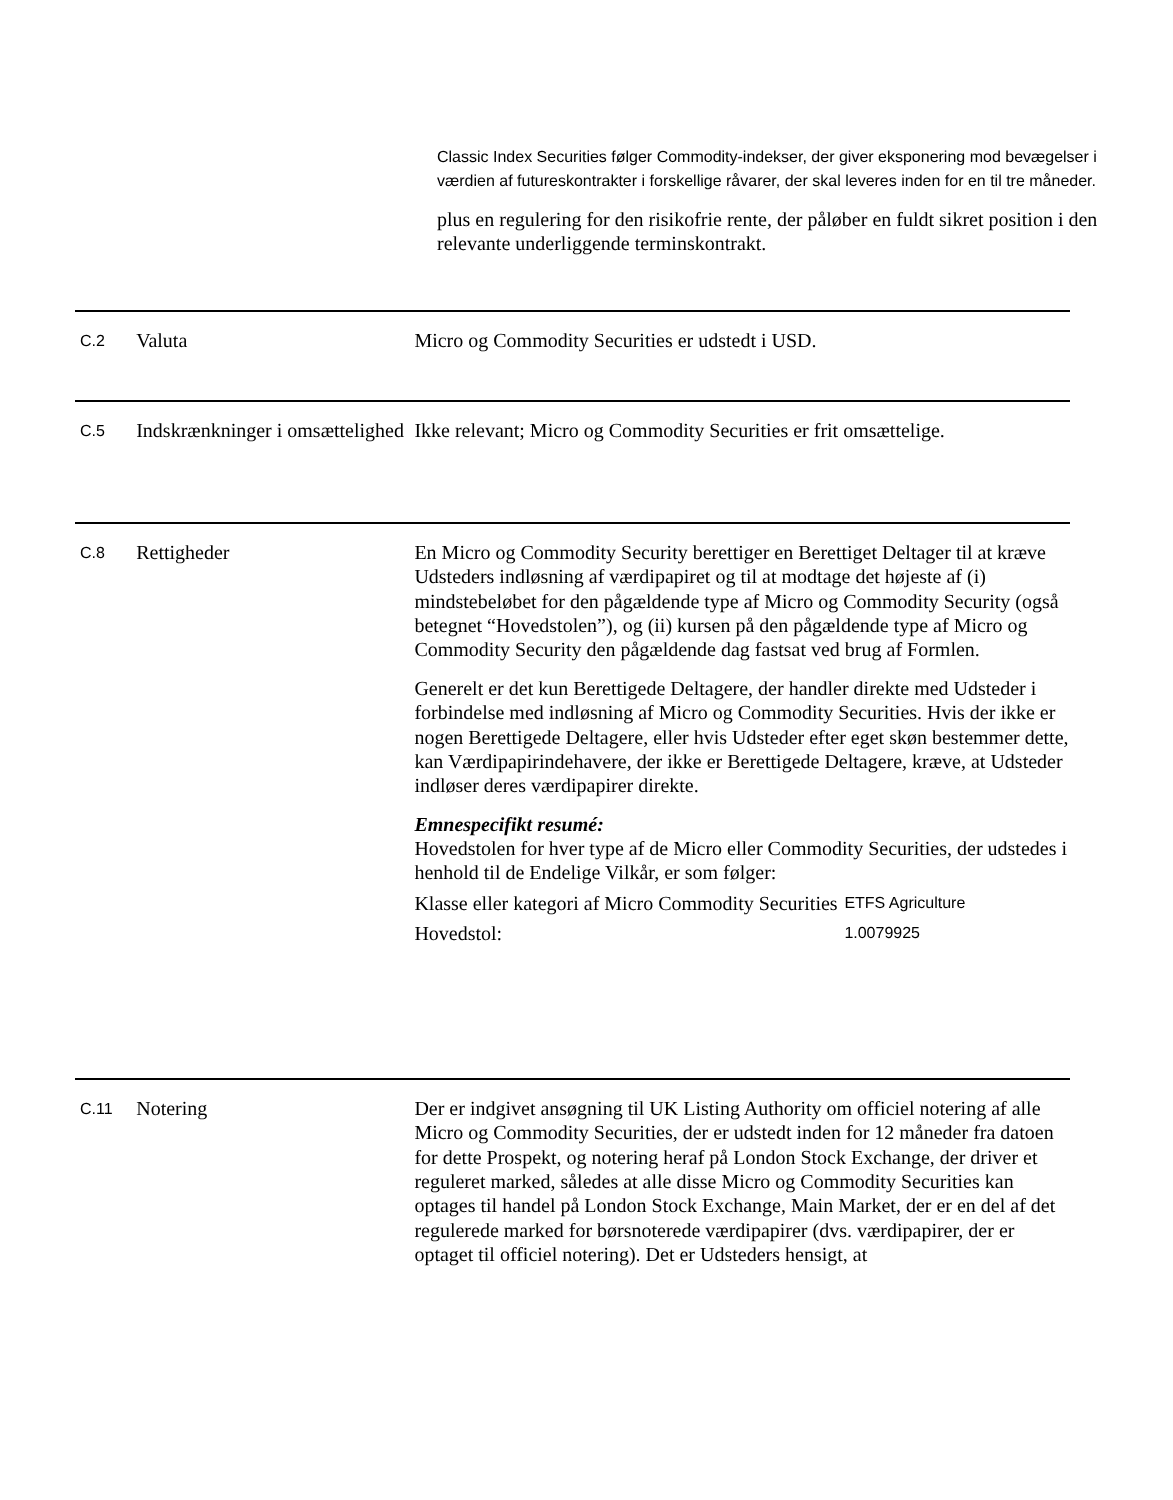Classic Index Securities følger Commodity-indekser, der giver eksponering mod bevægelser i værdien af futureskontrakter i forskellige råvarer, der skal leveres inden for en til tre måneder.
plus en regulering for den risikofrie rente, der påløber en fuldt sikret position i den relevante underliggende terminskontrakt.
C.2
Valuta Micro og Commodity Securities er udstedt i USD.
C.5
Indskrænkninger i omsættelighed
Ikke relevant; Micro og Commodity Securities er frit omsættelige.
C.8
Rettigheder En Micro og Commodity Security berettiger en Berettiget Deltager til at kræve Udsteders indløsning af værdipapiret og til at modtage det højeste af (i) mindstebeløbet for den pågældende type af Micro og Commodity Security (også betegnet “Hovedstolen”), og (ii) kursen på den pågældende type af Micro og Commodity Security den pågældende dag fastsat ved brug af Formlen.
Generelt er det kun Berettigede Deltagere, der handler direkte med Udsteder i forbindelse med indløsning af Micro og Commodity Securities. Hvis der ikke er nogen Berettigede Deltagere, eller hvis Udsteder efter eget skøn bestemmer dette, kan Værdipapirindehavere, der ikke er Berettigede Deltagere, kræve, at Udsteder indløser deres værdipapirer direkte.
Emnespecifikt resumé:
Hovedstolen for hver type af de Micro eller Commodity Securities, der udstedes i henhold til de Endelige Vilkår, er som følger:
| Klasse eller kategori af Micro Commodity Securities | ETFS Agriculture |
| Hovedstol: | 1.0079925 |
C.11
Notering Der er indgivet ansøgning til UK Listing Authority om officiel notering af alle Micro og Commodity Securities, der er udstedt inden for 12 måneder fra datoen for dette Prospekt, og notering heraf på London Stock Exchange, der driver et reguleret marked, således at alle disse Micro og Commodity Securities kan optages til handel på London Stock Exchange, Main Market, der er en del af det regulerede marked for børsnoterede værdipapirer (dvs. værdipapirer, der er optaget til officiel notering). Det er Udsteders hensigt, at